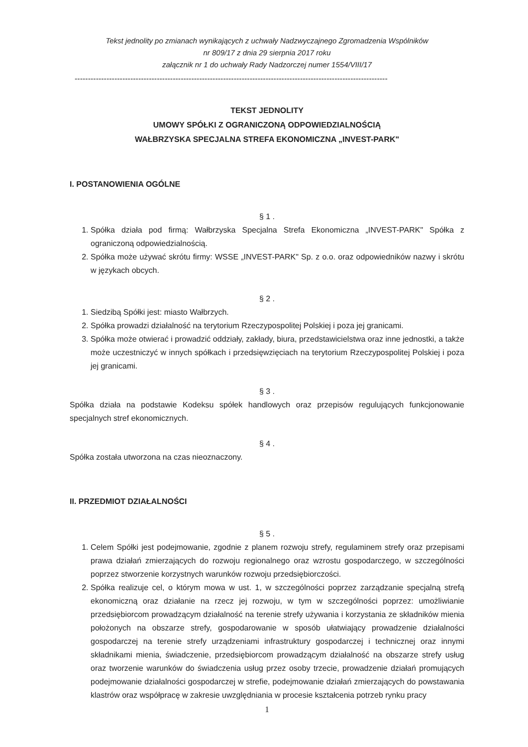Tekst jednolity po zmianach wynikających z uchwały Nadzwyczajnego Zgromadzenia Wspólników
nr 809/17 z dnia 29 sierpnia 2017 roku
załącznik nr 1 do uchwały Rady Nadzorczej numer 1554/VIII/17
----------------------------------------------------------------------------------------------------------------------
TEKST JEDNOLITY
UMOWY SPÓŁKI Z OGRANICZONĄ ODPOWIEDZIALNOŚCIĄ
WAŁBRZYSKA SPECJALNA STREFA EKONOMICZNA „INVEST-PARK"
I. POSTANOWIENIA OGÓLNE
§ 1 .
1. Spółka działa pod firmą: Wałbrzyska Specjalna Strefa Ekonomiczna „INVEST-PARK" Spółka z ograniczoną odpowiedzialnością.
2. Spółka może używać skrótu firmy: WSSE „INVEST-PARK" Sp. z o.o. oraz odpowiedników nazwy i skrótu w językach obcych.
§ 2 .
1. Siedzibą Spółki jest: miasto Wałbrzych.
2. Spółka prowadzi działalność na terytorium Rzeczypospolitej Polskiej i poza jej granicami.
3. Spółka może otwierać i prowadzić oddziały, zakłady, biura, przedstawicielstwa oraz inne jednostki, a także może uczestniczyć w innych spółkach i przedsięwzięciach na terytorium Rzeczypospolitej Polskiej i poza jej granicami.
§ 3 .
Spółka działa na podstawie Kodeksu spółek handlowych oraz przepisów regulujących funkcjonowanie specjalnych stref ekonomicznych.
§ 4 .
Spółka została utworzona na czas nieoznaczony.
II. PRZEDMIOT DZIAŁALNOŚCI
§ 5 .
1. Celem Spółki jest podejmowanie, zgodnie z planem rozwoju strefy, regulaminem strefy oraz przepisami prawa działań zmierzających do rozwoju regionalnego oraz wzrostu gospodarczego, w szczególności poprzez stworzenie korzystnych warunków rozwoju przedsiębiorczości.
2. Spółka realizuje cel, o którym mowa w ust. 1, w szczególności poprzez zarządzanie specjalną strefą ekonomiczną oraz działanie na rzecz jej rozwoju, w tym w szczególności poprzez: umożliwianie przedsiębiorcom prowadzącym działalność na terenie strefy używania i korzystania ze składników mienia położonych na obszarze strefy, gospodarowanie w sposób ułatwiający prowadzenie działalności gospodarczej na terenie strefy urządzeniami infrastruktury gospodarczej i technicznej oraz innymi składnikami mienia, świadczenie, przedsiębiorcom prowadzącym działalność na obszarze strefy usług oraz tworzenie warunków do świadczenia usług przez osoby trzecie, prowadzenie działań promujących podejmowanie działalności gospodarczej w strefie, podejmowanie działań zmierzających do powstawania klastrów oraz współpracę w zakresie uwzględniania w procesie kształcenia potrzeb rynku pracy
1